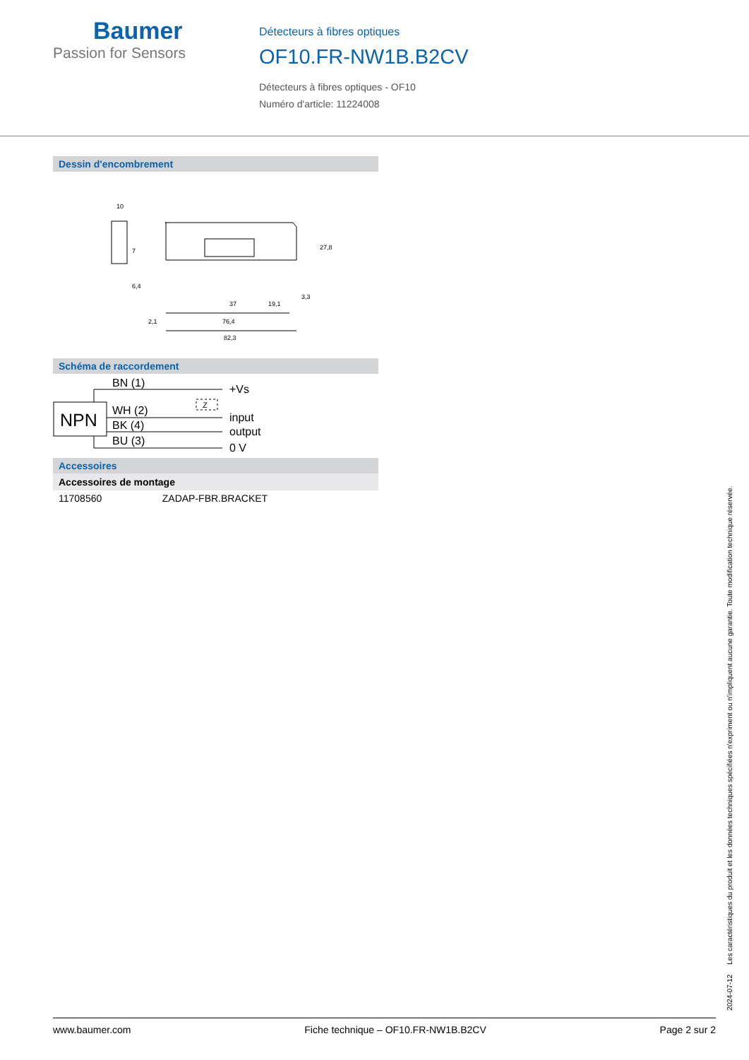Baumer
Passion for Sensors
Détecteurs à fibres optiques
OF10.FR-NW1B.B2CV
Détecteurs à fibres optiques - OF10
Numéro d'article: 11224008
Dessin d'encombrement
10
37
19,1
76,4
82,3
2,1
27,8
3,3
7
6,4
Schéma de raccordement
NPN
BN (1)
WH (2)
BK (4)
BU (3)
+Vs
input
output
0 V
Z
Accessoires
Accessoires de montage
| 11708560 | ZADAP-FBR.BRACKET |
2024-07-12 Les caractéristiques du produit et les données techniques spécifiées n'expriment ou n'impliquent aucune garantie. Toute modification technique réservée.
www.baumer.com Fiche technique – OF10.FR-NW1B.B2CV Page 2 sur 2